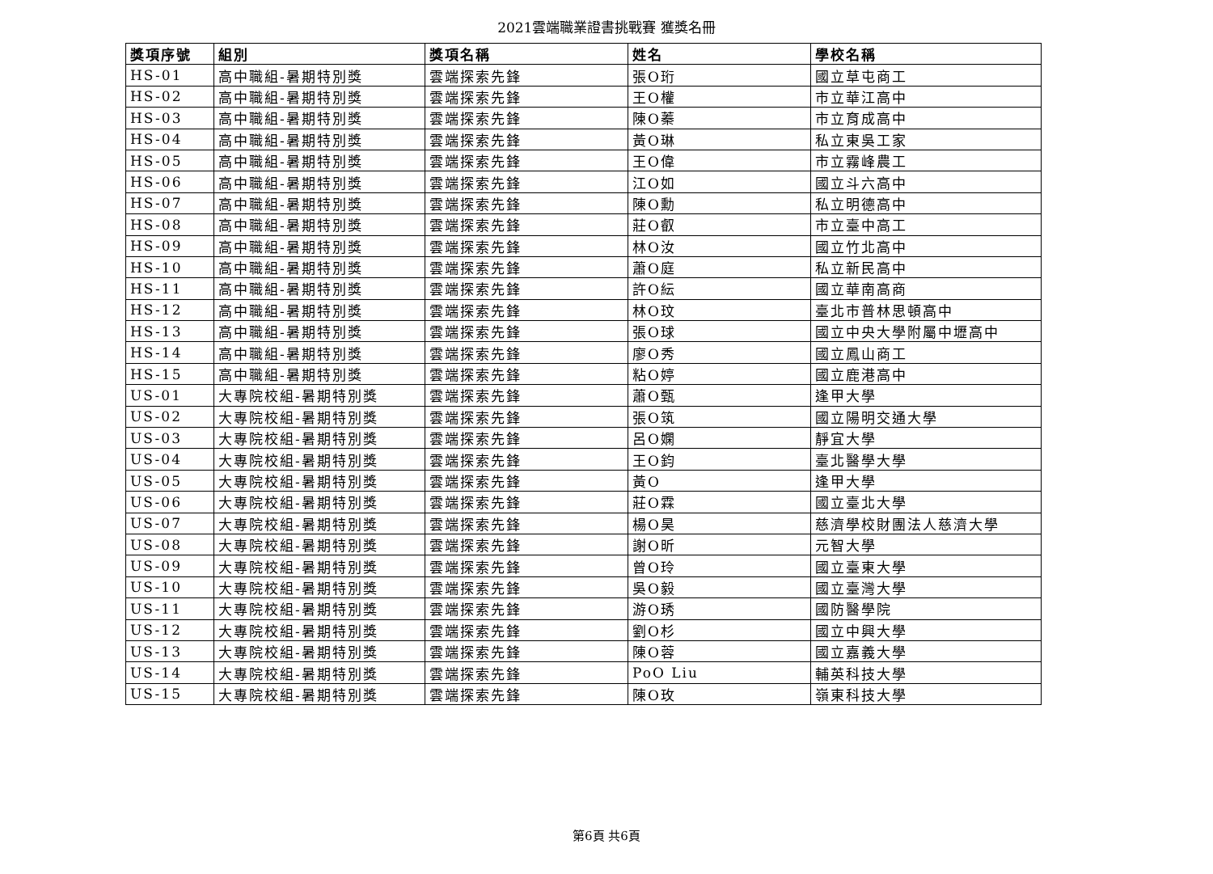2021雲端職業證書挑戰賽 獲獎名冊
| 獎項序號 | 組別 | 獎項名稱 | 姓名 | 學校名稱 |
| --- | --- | --- | --- | --- |
| HS-01 | 高中職組-暑期特別獎 | 雲端探索先鋒 | 張O珩 | 國立草屯商工 |
| HS-02 | 高中職組-暑期特別獎 | 雲端探索先鋒 | 王O權 | 市立華江高中 |
| HS-03 | 高中職組-暑期特別獎 | 雲端探索先鋒 | 陳O蓁 | 市立育成高中 |
| HS-04 | 高中職組-暑期特別獎 | 雲端探索先鋒 | 黃O琳 | 私立東吳工家 |
| HS-05 | 高中職組-暑期特別獎 | 雲端探索先鋒 | 王O偉 | 市立霧峰農工 |
| HS-06 | 高中職組-暑期特別獎 | 雲端探索先鋒 | 江O如 | 國立斗六高中 |
| HS-07 | 高中職組-暑期特別獎 | 雲端探索先鋒 | 陳O勳 | 私立明德高中 |
| HS-08 | 高中職組-暑期特別獎 | 雲端探索先鋒 | 莊O叡 | 市立臺中高工 |
| HS-09 | 高中職組-暑期特別獎 | 雲端探索先鋒 | 林O汝 | 國立竹北高中 |
| HS-10 | 高中職組-暑期特別獎 | 雲端探索先鋒 | 蕭O庭 | 私立新民高中 |
| HS-11 | 高中職組-暑期特別獎 | 雲端探索先鋒 | 許O紜 | 國立華南高商 |
| HS-12 | 高中職組-暑期特別獎 | 雲端探索先鋒 | 林O玟 | 臺北市普林思頓高中 |
| HS-13 | 高中職組-暑期特別獎 | 雲端探索先鋒 | 張O球 | 國立中央大學附屬中壢高中 |
| HS-14 | 高中職組-暑期特別獎 | 雲端探索先鋒 | 廖O秀 | 國立鳳山商工 |
| HS-15 | 高中職組-暑期特別獎 | 雲端探索先鋒 | 粘O婷 | 國立鹿港高中 |
| US-01 | 大專院校組-暑期特別獎 | 雲端探索先鋒 | 蕭O甄 | 逢甲大學 |
| US-02 | 大專院校組-暑期特別獎 | 雲端探索先鋒 | 張O筑 | 國立陽明交通大學 |
| US-03 | 大專院校組-暑期特別獎 | 雲端探索先鋒 | 呂O嫻 | 靜宜大學 |
| US-04 | 大專院校組-暑期特別獎 | 雲端探索先鋒 | 王O鈞 | 臺北醫學大學 |
| US-05 | 大專院校組-暑期特別獎 | 雲端探索先鋒 | 黃O | 逢甲大學 |
| US-06 | 大專院校組-暑期特別獎 | 雲端探索先鋒 | 莊O霖 | 國立臺北大學 |
| US-07 | 大專院校組-暑期特別獎 | 雲端探索先鋒 | 楊O昊 | 慈濟學校財團法人慈濟大學 |
| US-08 | 大專院校組-暑期特別獎 | 雲端探索先鋒 | 謝O昕 | 元智大學 |
| US-09 | 大專院校組-暑期特別獎 | 雲端探索先鋒 | 曾O玲 | 國立臺東大學 |
| US-10 | 大專院校組-暑期特別獎 | 雲端探索先鋒 | 吳O毅 | 國立臺灣大學 |
| US-11 | 大專院校組-暑期特別獎 | 雲端探索先鋒 | 游O琇 | 國防醫學院 |
| US-12 | 大專院校組-暑期特別獎 | 雲端探索先鋒 | 劉O杉 | 國立中興大學 |
| US-13 | 大專院校組-暑期特別獎 | 雲端探索先鋒 | 陳O蓉 | 國立嘉義大學 |
| US-14 | 大專院校組-暑期特別獎 | 雲端探索先鋒 | PoO Liu | 輔英科技大學 |
| US-15 | 大專院校組-暑期特別獎 | 雲端探索先鋒 | 陳O玫 | 嶺東科技大學 |
第6頁 共6頁